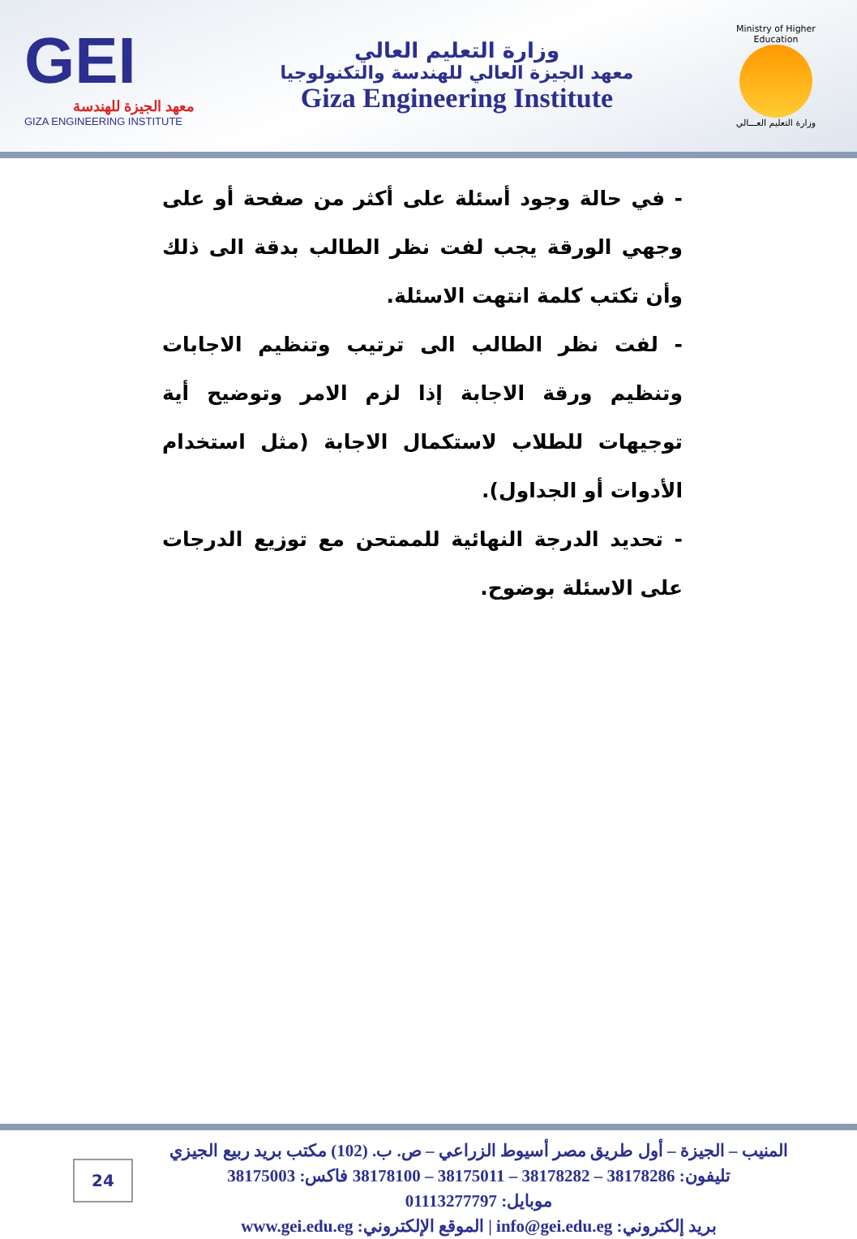GEI
معهد الجيزة للهندسة
GIZA ENGINEERING INSTITUTE
وزارة التعليم العالي
معهد الجيزة العالي للهندسة والتكنولوجيا
Giza Engineering Institute
Ministry of Higher Education
وزارة التعليم العـــالي
- في حالة وجود أسئلة على أكثر من صفحة أو على وجهي الورقة يجب لفت نظر الطالب بدقة الى ذلك وأن تكتب كلمة انتهت الاسئلة.
- لفت نظر الطالب الى ترتيب وتنظيم الاجابات وتنظيم ورقة الاجابة إذا لزم الامر وتوضيح أية توجيهات للطلاب لاستكمال الاجابة (مثل استخدام الأدوات أو الجداول).
- تحديد الدرجة النهائية للممتحن مع توزيع الدرجات على الاسئلة بوضوح.
المنيب – الجيزة – أول طريق مصر أسيوط الزراعي – ص. ب. (102) مكتب بريد ربيع الجيزي
تليفون: 38178286 – 38178282 – 38175011 – 38178100 فاكس: 38175003
موبايل: 01113277797
بريد إلكتروني: info@gei.edu.eg | الموقع الإلكتروني: www.gei.edu.eg
24